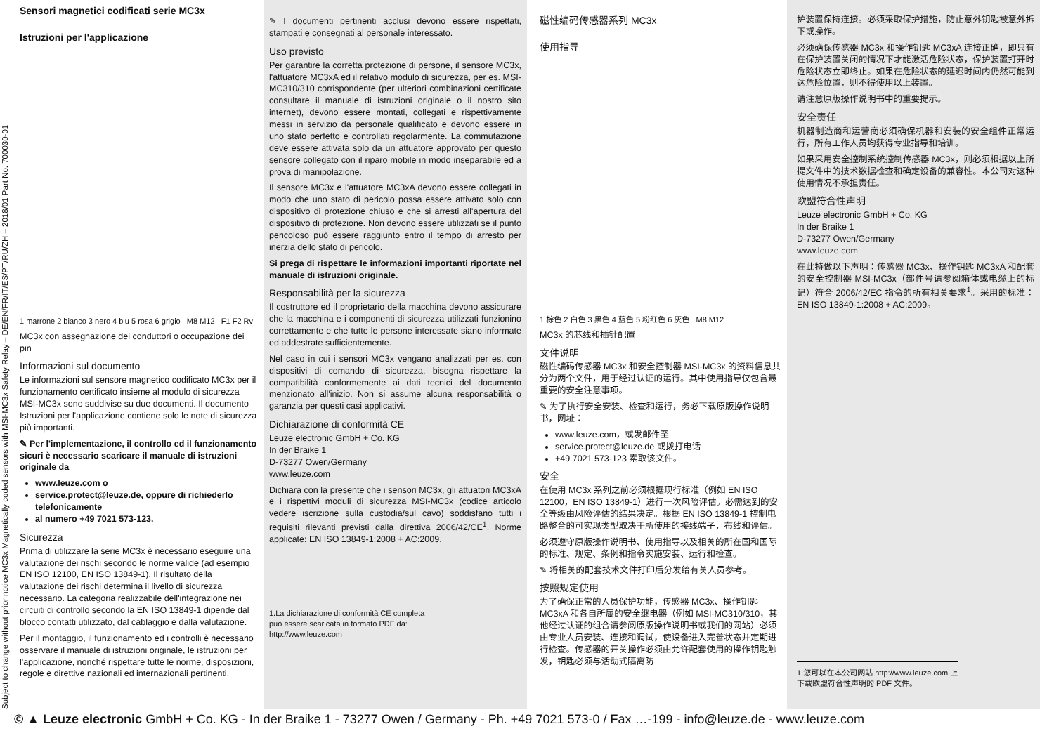Subject to change without prior notice MC3x Magnetically coded sensors with MSI-MC3x Safety Relay – DE/EN/FR/IT/ES/PT/RU/ZH – 2018/01 Part No. 700030-01
Sensori magnetici codificati serie MC3x
Istruzioni per l'applicazione
1 marrone 2 bianco 3 nero 4 blu 5 rosa 6 grigio M8 M12 F1 F2 Rv
MC3x con assegnazione dei conduttori o occupazione dei pin
Informazioni sul documento
Le informazioni sul sensore magnetico codificato MC3x per il funzionamento certificato insieme al modulo di sicurezza MSI-MC3x sono suddivise su due documenti. Il documento Istruzioni per l'applicazione contiene solo le note di sicurezza più importanti.
✎ Per l'implementazione, il controllo ed il funzionamento sicuri è necessario scaricare il manuale di istruzioni originale da
www.leuze.com o
service.protect@leuze.de, oppure di richiederlo telefonicamente
al numero +49 7021 573-123.
Sicurezza
Prima di utilizzare la serie MC3x è necessario eseguire una valutazione dei rischi secondo le norme valide (ad esempio EN ISO 12100, EN ISO 13849-1). Il risultato della valutazione dei rischi determina il livello di sicurezza necessario. La categoria realizzabile dell'integrazione nei circuiti di controllo secondo la EN ISO 13849-1 dipende dal blocco contatti utilizzato, dal cablaggio e dalla valutazione.
Per il montaggio, il funzionamento ed i controlli è necessario osservare il manuale di istruzioni originale, le istruzioni per l'applicazione, nonché rispettare tutte le norme, disposizioni, regole e direttive nazionali ed internazionali pertinenti.
✎ I documenti pertinenti acclusi devono essere rispettati, stampati e consegnati al personale interessato.
Uso previsto
Per garantire la corretta protezione di persone, il sensore MC3x, l'attuatore MC3xA ed il relativo modulo di sicurezza, per es. MSI-MC310/310 corrispondente (per ulteriori combinazioni certificate consultare il manuale di istruzioni originale o il nostro sito internet), devono essere montati, collegati e rispettivamente messi in servizio da personale qualificato e devono essere in uno stato perfetto e controllati regolarmente. La commutazione deve essere attivata solo da un attuatore approvato per questo sensore collegato con il riparo mobile in modo inseparabile ed a prova di manipolazione.
Il sensore MC3x e l'attuatore MC3xA devono essere collegati in modo che uno stato di pericolo possa essere attivato solo con dispositivo di protezione chiuso e che si arresti all'apertura del dispositivo di protezione. Non devono essere utilizzati se il punto pericoloso può essere raggiunto entro il tempo di arresto per inerzia dello stato di pericolo.
Si prega di rispettare le informazioni importanti riportate nel manuale di istruzioni originale.
Responsabilità per la sicurezza
Il costruttore ed il proprietario della macchina devono assicurare che la macchina e i componenti di sicurezza utilizzati funzionino correttamente e che tutte le persone interessate siano informate ed addestrate sufficientemente.
Nel caso in cui i sensori MC3x vengano analizzati per es. con dispositivi di comando di sicurezza, bisogna rispettare la compatibilità conformemente ai dati tecnici del documento menzionato all'inizio. Non si assume alcuna responsabilità o garanzia per questi casi applicativi.
Dichiarazione di conformità CE
Leuze electronic GmbH + Co. KG
In der Braike 1
D-73277 Owen/Germany
www.leuze.com
Dichiara con la presente che i sensori MC3x, gli attuatori MC3xA e i rispettivi moduli di sicurezza MSI-MC3x (codice articolo vedere iscrizione sulla custodia/sul cavo) soddisfano tutti i requisiti rilevanti previsti dalla direttiva 2006/42/CE<sup>1</sup>. Norme applicate: EN ISO 13849-1:2008 + AC:2009.
1.La dichiarazione di conformità CE completa può essere scaricata in formato PDF da: http://www.leuze.com
磁性编码传感器系列 MC3x
使用指导
1 棕色 2 白色 3 黑色 4 蓝色 5 粉红色 6 灰色 M8 M12
MC3x 的芯线和插针配置
文件说明
磁性编码传感器 MC3x 和安全控制器 MSI-MC3x 的资料信息共分为两个文件，用于经过认证的运行。其中使用指导仅包含最重要的安全注意事项。
✎ 为了执行安全安装、检查和运行，务必下载原版操作说明书，网址：
www.leuze.com，或发邮件至
service.protect@leuze.de 或拨打电话
+49 7021 573-123 索取该文件。
安全
在使用 MC3x 系列之前必须根据现行标准（例如 EN ISO 12100，EN ISO 13849-1）进行一次风险评估。必需达到的安全等级由风险评估的结果决定。根据 EN ISO 13849-1 控制电路整合的可实现类型取决于所使用的接线端子，布线和评估。
必须遵守原版操作说明书、使用指导以及相关的所在国和国际的标准、规定、条例和指令实施安装、运行和检查。
✎ 将相关的配套技术文件打印后分发给有关人员参考。
按照规定使用
为了确保正常的人员保护功能，传感器 MC3x、操作钥匙 MC3xA 和各自所属的安全继电器（例如 MSI-MC310/310，其他经过认证的组合请参阅原版操作说明书或我们的网站）必须由专业人员安装、连接和调试，使设备进入完善状态并定期进行检查。传感器的开关操作必须由允许配套使用的操作钥匙触发，钥匙必须与活动式隔离防
护装置保持连接。必须采取保护措施，防止意外钥匙被意外拆下或操作。
必须确保传感器 MC3x 和操作钥匙 MC3xA 连接正确，即只有在保护装置关闭的情况下才能激活危险状态，保护装置打开时危险状态立即终止。如果在危险状态的延迟时间内仍然可能到达危险位置，则不得使用以上装置。
请注意原版操作说明书中的重要提示。
安全责任
机器制造商和运营商必须确保机器和安装的安全组件正常运行，所有工作人员均获得专业指导和培训。
如果采用安全控制系统控制传感器 MC3x，则必须根据以上所提文件中的技术数据检查和确定设备的兼容性。本公司对这种使用情况不承担责任。
欧盟符合性声明
Leuze electronic GmbH + Co. KG
In der Braike 1
D-73277 Owen/Germany
www.leuze.com
在此特做以下声明：传感器 MC3x、操作钥匙 MC3xA 和配套的安全控制器 MSI-MC3x（部件号请参阅箱体或电缆上的标记）符合 2006/42/EC 指令的所有相关要求<sup>1</sup>。采用的标准：EN ISO 13849-1:2008 + AC:2009。
1.您可以在本公司网站 http://www.leuze.com 上下载欧盟符合性声明的 PDF 文件。
© ▲ Leuze electronic GmbH + Co. KG - In der Braike 1 - 73277 Owen / Germany - Ph. +49 7021 573-0 / Fax …-199 - info@leuze.de - www.leuze.com